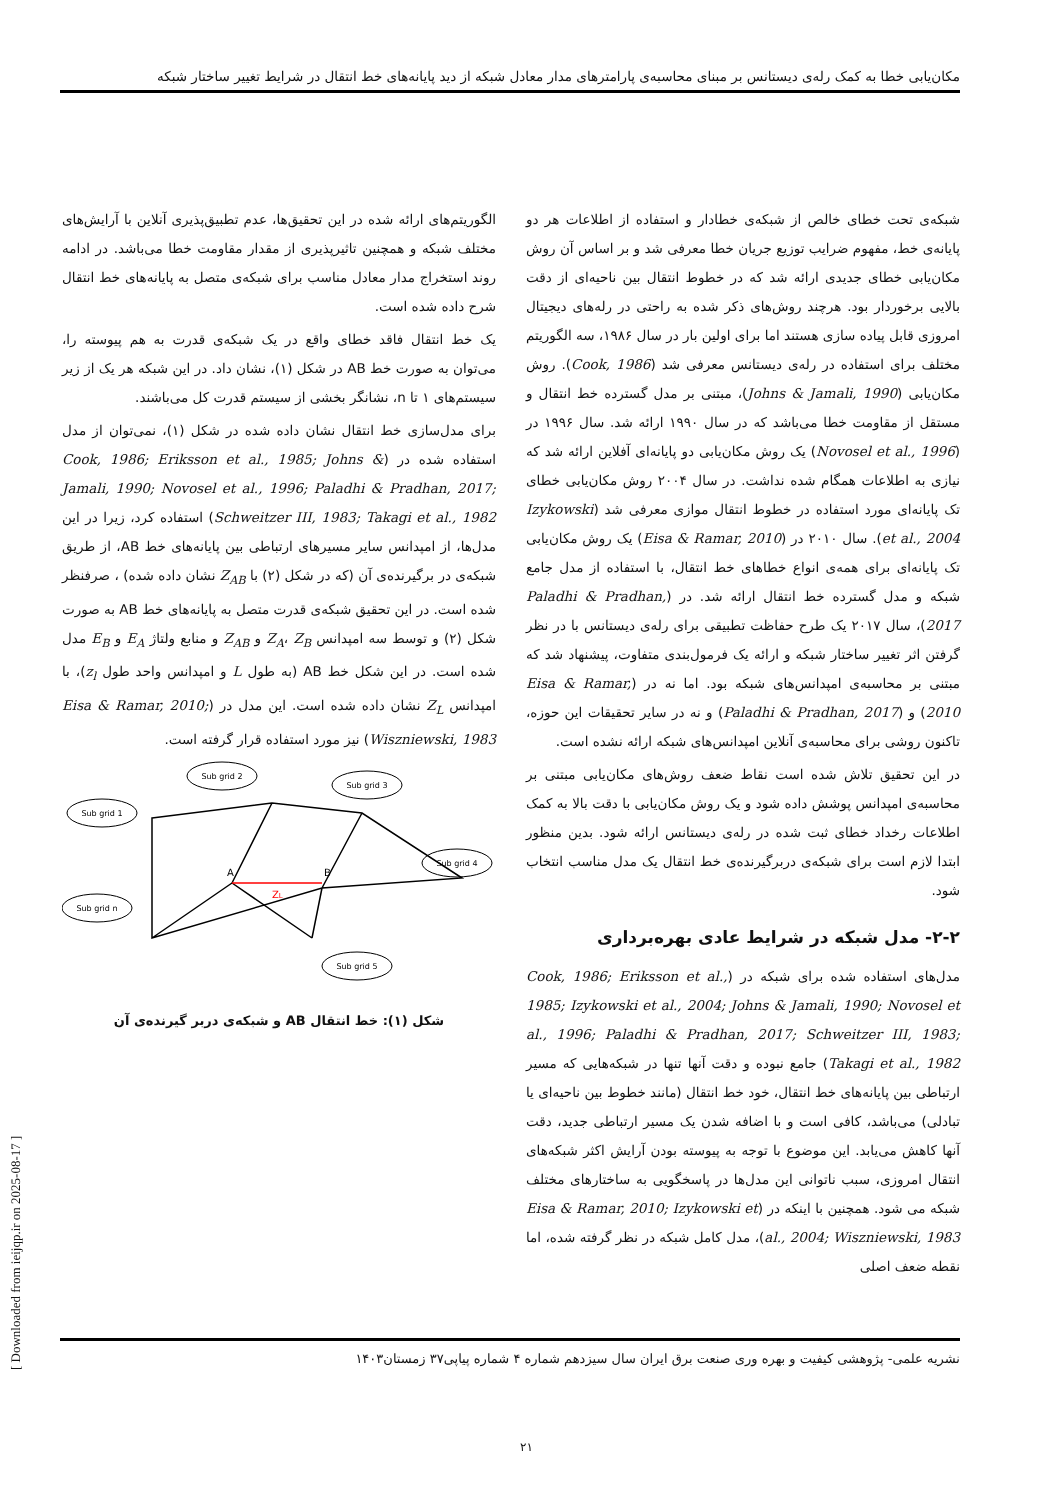مکان‌یابی خطا به کمک رله‌ی دیستانس بر مبنای محاسبه‌ی پارامترهای مدار معادل شبکه از دید پایانه‌های خط انتقال در شرایط تغییر ساختار شبکه
شبکه‌ی تحت خطای خالص از شبکه‌ی خطادار و استفاده از اطلاعات هر دو پایانه‌ی خط، مفهوم ضرایب توزیع جریان خطا معرفی شد و بر اساس آن روش مکان‌یابی خطای جدیدی ارائه شد که در خطوط انتقال بین ناحیه‌ای از دقت بالایی برخوردار بود. هرچند روش‌های ذکر شده به راحتی در رله‌های دیجیتال امروزی قابل پیاده سازی هستند اما برای اولین بار در سال ۱۹۸۶، سه الگوریتم مختلف برای استفاده در رله‌ی دیستانس معرفی شد (Cook, 1986). روش مکان‌یابی (Johns & Jamali, 1990)، مبتنی بر مدل گسترده خط انتقال و مستقل از مقاومت خطا می‌باشد که در سال ۱۹۹۰ ارائه شد. سال ۱۹۹۶ در (Novosel et al., 1996) یک روش مکان‌یابی دو پایانه‌ای آفلاین ارائه شد که نیازی به اطلاعات همگام شده نداشت. در سال ۲۰۰۴ روش مکان‌یابی خطای تک پایانه‌ای مورد استفاده در خطوط انتقال موازی معرفی شد (Izykowski et al., 2004). سال ۲۰۱۰ در (Eisa & Ramar, 2010) یک روش مکان‌یابی تک پایانه‌ای برای همه‌ی انواع خطاهای خط انتقال، با استفاده از مدل جامع شبکه و مدل گسترده خط انتقال ارائه شد. در (Paladhi & Pradhan, 2017)، سال ۲۰۱۷ یک طرح حفاظت تطبیقی برای رله‌ی دیستانس با در نظر گرفتن اثر تغییر ساختار شبکه و ارائه یک فرمول‌بندی متفاوت، پیشنهاد شد که مبتنی بر محاسبه‌ی امپدانس‌های شبکه بود. اما نه در (Eisa & Ramar, 2010) و (Paladhi & Pradhan, 2017) و نه در سایر تحقیقات این حوزه، تاکنون روشی برای محاسبه‌ی آنلاین امپدانس‌های شبکه ارائه نشده است.
در این تحقیق تلاش شده است نقاط ضعف روش‌های مکان‌یابی مبتنی بر محاسبه‌ی امپدانس پوشش داده شود و یک روش مکان‌یابی با دقت بالا به کمک اطلاعات رخداد خطای ثبت شده در رله‌ی دیستانس ارائه شود. بدین منظور ابتدا لازم است برای شبکه‌ی دربرگیرنده‌ی خط انتقال یک مدل مناسب انتخاب شود.
۲-۲- مدل شبکه در شرایط عادی بهره‌برداری
مدل‌های استفاده شده برای شبکه در (Cook, 1986; Eriksson et al., 1985; Izykowski et al., 2004; Johns & Jamali, 1990; Novosel et al., 1996; Paladhi & Pradhan, 2017; Schweitzer III, 1983; Takagi et al., 1982) جامع نبوده و دقت آنها تنها در شبکه‌هایی که مسیر ارتباطی بین پایانه‌های خط انتقال، خود خط انتقال (مانند خطوط بین ناحیه‌ای یا تبادلی) می‌باشد، کافی است و با اضافه شدن یک مسیر ارتباطی جدید، دقت آنها کاهش می‌یابد. این موضوع با توجه به پیوسته بودن آرایش اکثر شبکه‌های انتقال امروزی، سبب ناتوانی این مدل‌ها در پاسخگویی به ساختارهای مختلف شبکه می شود. همچنین با اینکه در (Eisa & Ramar, 2010; Izykowski et al., 2004; Wiszniewski, 1983)، مدل کامل شبکه در نظر گرفته شده، اما نقطه ضعف اصلی
الگوریتم‌های ارائه شده در این تحقیق‌ها، عدم تطبیق‌پذیری آنلاین با آرایش‌های مختلف شبکه و همچنین تاثیرپذیری از مقدار مقاومت خطا می‌باشد. در ادامه روند استخراج مدار معادل مناسب برای شبکه‌ی متصل به پایانه‌های خط انتقال شرح داده شده است.
یک خط انتقال فاقد خطای واقع در یک شبکه‌ی قدرت به هم پیوسته را، می‌توان به صورت خط AB در شکل (۱)، نشان داد. در این شبکه هر یک از زیر سیستم‌های ۱ تا n، نشانگر بخشی از سیستم قدرت کل می‌باشند.
برای مدل‌سازی خط انتقال نشان داده شده در شکل (۱)، نمی‌توان از مدل استفاده شده در (Cook, 1986; Eriksson et al., 1985; Johns & Jamali, 1990; Novosel et al., 1996; Paladhi & Pradhan, 2017; Schweitzer III, 1983; Takagi et al., 1982) استفاده کرد، زیرا در این مدل‌ها، از امپدانس سایر مسیرهای ارتباطی بین پایانه‌های خط AB، از طریق شبکه‌ی در برگیرنده‌ی آن (که در شکل (۲) با Z<sub>AB</sub> نشان داده شده) ، صرفنظر شده است. در این تحقیق شبکه‌ی قدرت متصل به پایانه‌های خط AB به صورت شکل (۲) و توسط سه امپدانس Z<sub>A</sub>، Z<sub>B</sub> و Z<sub>AB</sub> و منابع ولتاژ E<sub>A</sub> و E<sub>B</sub> مدل شده است. در این شکل خط AB (به طول L و امپدانس واحد طول z<sub>l</sub>)، با امپدانس Z<sub>L</sub> نشان داده شده است. این مدل در (Eisa & Ramar, 2010; Wiszniewski, 1983) نیز مورد استفاده قرار گرفته است.
Sub grid 2
Sub grid 3
Sub grid 1
Sub grid 4
Sub grid n
Sub grid 5
A
B
ZL
شکل (۱): خط انتقال AB و شبکه‌ی دربر گیرنده‌ی آن
نشریه علمی- پژوهشی کیفیت و بهره وری صنعت برق ایران سال سیزدهم شماره ۴ شماره پیاپی۳۷ زمستان۱۴۰۳
۲۱
[ Downloaded from ieijqp.ir on 2025-08-17 ]